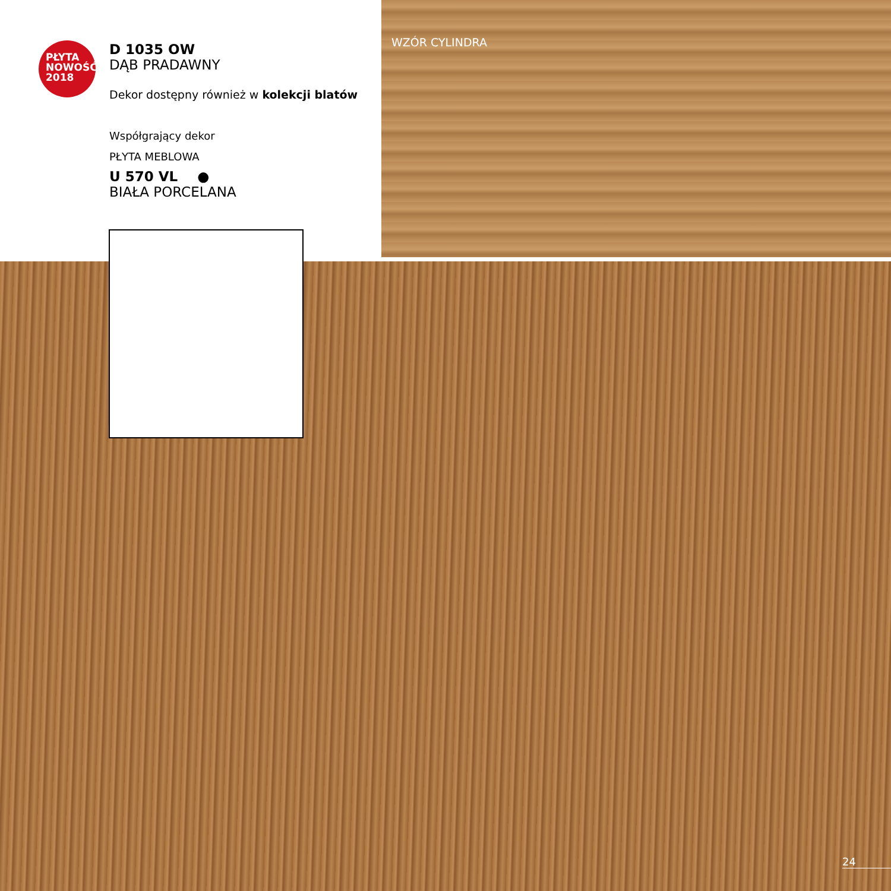PŁYTA
NOWOŚĆ
2018
D 1035 OW
DĄB PRADAWNY
Dekor dostępny również w kolekcji blatów
Współgrający dekor
PŁYTA MEBLOWA
U 570 VL ●
BIAŁA PORCELANA
WZÓR CYLINDRA
24